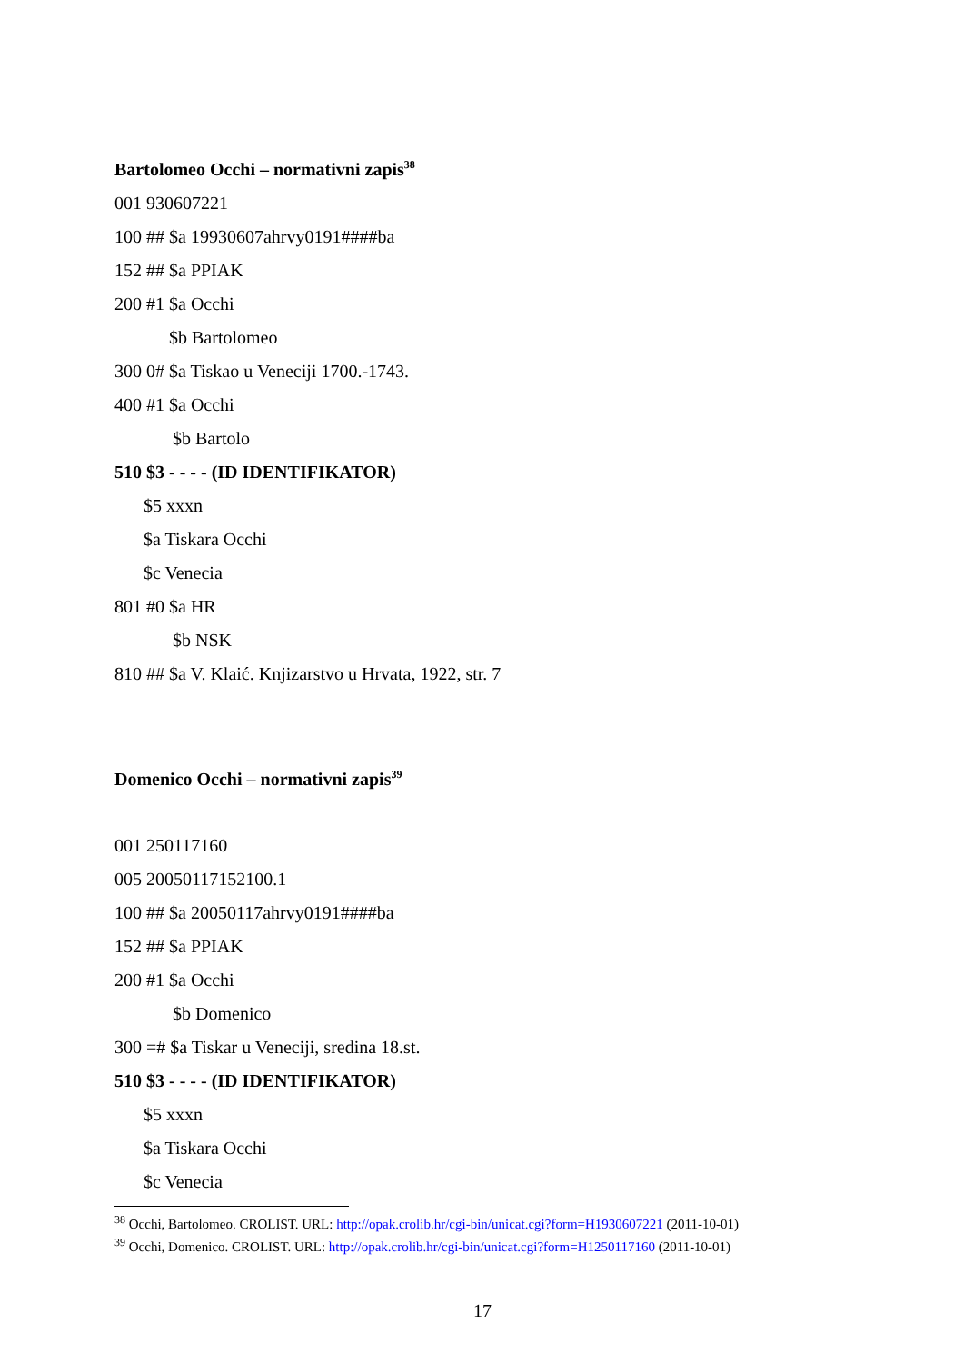Bartolomeo Occhi – normativni zapis<sup>38</sup>
001 930607221
100 ## $a 19930607ahrvy0191####ba
152 ## $a PPIAK
200 #1 $a Occhi
$b Bartolomeo
300 0# $a Tiskao u Veneciji 1700.-1743.
400 #1 $a Occhi
$b Bartolo
510 $3 - - - - (ID IDENTIFIKATOR)
$5 xxxn
$a Tiskara Occhi
$c Venecia
801 #0 $a HR
$b NSK
810 ## $a V. Klaić. Knjizarstvo u Hrvata, 1922, str. 7
Domenico Occhi – normativni zapis<sup>39</sup>
001 250117160
005 20050117152100.1
100 ## $a 20050117ahrvy0191####ba
152 ## $a PPIAK
200 #1 $a Occhi
$b Domenico
300 =# $a Tiskar u Veneciji, sredina 18.st.
510 $3 - - - - (ID IDENTIFIKATOR)
$5 xxxn
$a Tiskara Occhi
$c Venecia
<sup>38</sup> Occhi, Bartolomeo. CROLIST. URL: http://opak.crolib.hr/cgi-bin/unicat.cgi?form=H1930607221 (2011-10-01)
<sup>39</sup> Occhi, Domenico. CROLIST. URL: http://opak.crolib.hr/cgi-bin/unicat.cgi?form=H1250117160 (2011-10-01)
17